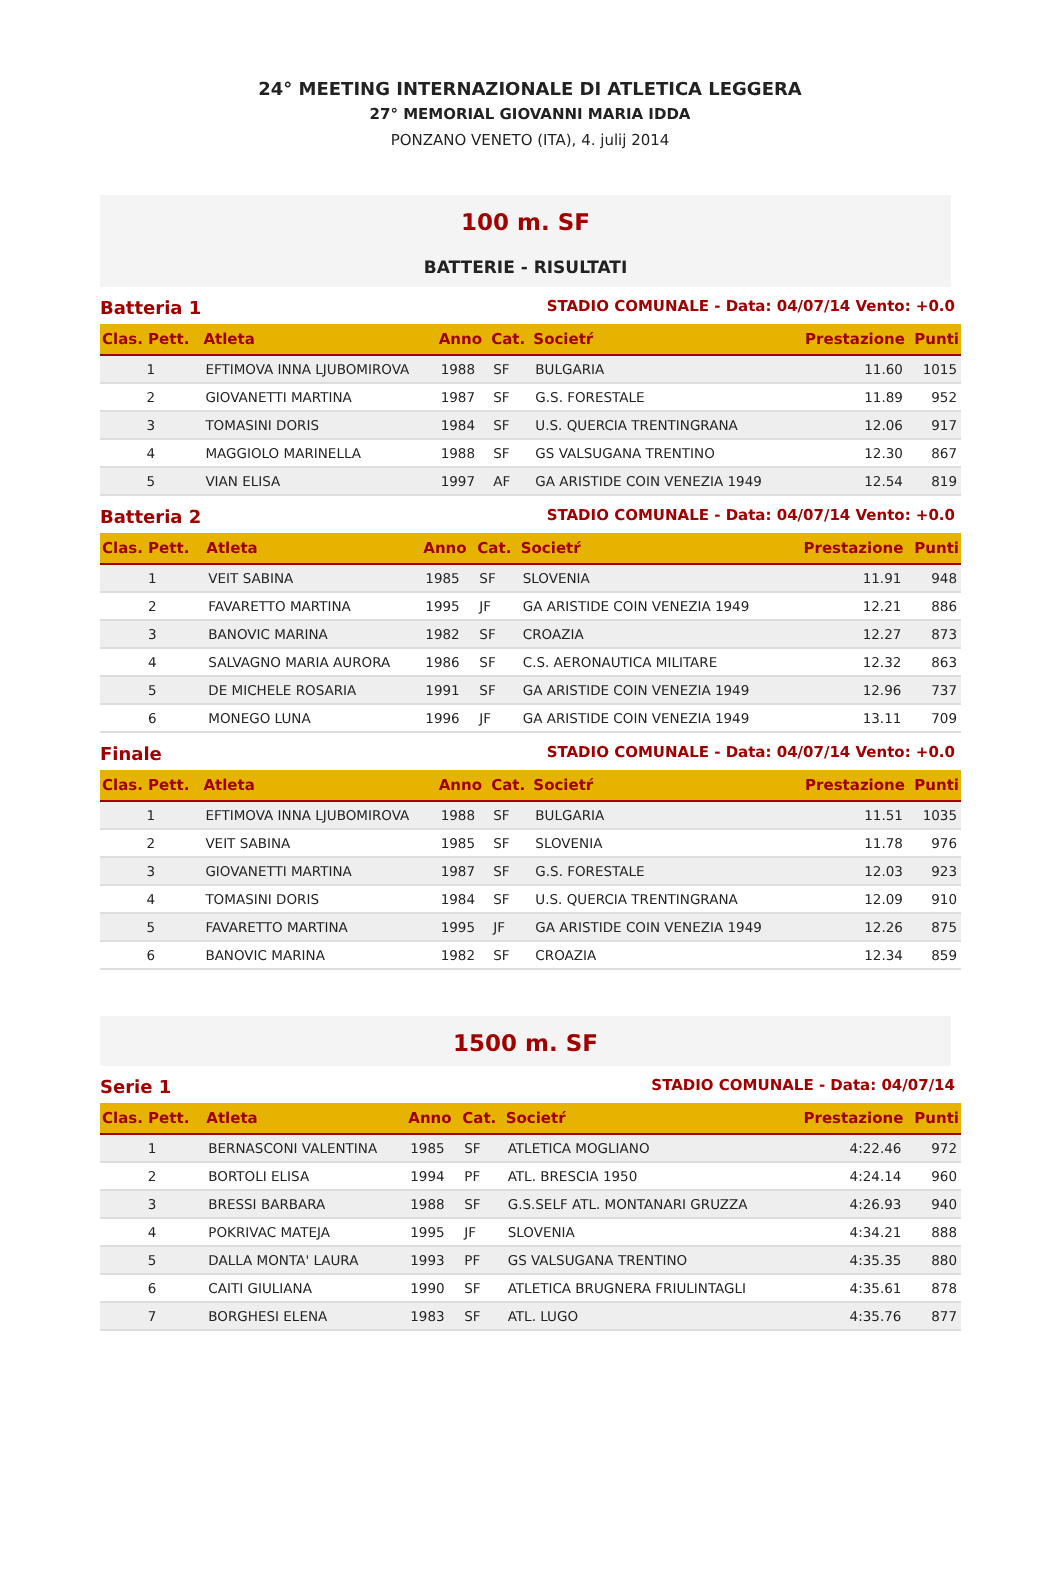24° MEETING INTERNAZIONALE DI ATLETICA LEGGERA
27° MEMORIAL GIOVANNI MARIA IDDA
PONZANO VENETO (ITA), 4. julij 2014
100 m. SF
BATTERIE - RISULTATI
Batteria 1 STADIO COMUNALE - Data: 04/07/14 Vento: +0.0
| Clas. Pett. | Atleta | Anno | Cat. | Societŕ | Prestazione | Punti |
| --- | --- | --- | --- | --- | --- | --- |
| 1 | EFTIMOVA INNA LJUBOMIROVA | 1988 | SF | BULGARIA | 11.60 | 1015 |
| 2 | GIOVANETTI MARTINA | 1987 | SF | G.S. FORESTALE | 11.89 | 952 |
| 3 | TOMASINI DORIS | 1984 | SF | U.S. QUERCIA TRENTINGRANA | 12.06 | 917 |
| 4 | MAGGIOLO MARINELLA | 1988 | SF | GS VALSUGANA TRENTINO | 12.30 | 867 |
| 5 | VIAN ELISA | 1997 | AF | GA ARISTIDE COIN VENEZIA 1949 | 12.54 | 819 |
Batteria 2 STADIO COMUNALE - Data: 04/07/14 Vento: +0.0
| Clas. Pett. | Atleta | Anno | Cat. | Societŕ | Prestazione | Punti |
| --- | --- | --- | --- | --- | --- | --- |
| 1 | VEIT SABINA | 1985 | SF | SLOVENIA | 11.91 | 948 |
| 2 | FAVARETTO MARTINA | 1995 | JF | GA ARISTIDE COIN VENEZIA 1949 | 12.21 | 886 |
| 3 | BANOVIC MARINA | 1982 | SF | CROAZIA | 12.27 | 873 |
| 4 | SALVAGNO MARIA AURORA | 1986 | SF | C.S. AERONAUTICA MILITARE | 12.32 | 863 |
| 5 | DE MICHELE ROSARIA | 1991 | SF | GA ARISTIDE COIN VENEZIA 1949 | 12.96 | 737 |
| 6 | MONEGO LUNA | 1996 | JF | GA ARISTIDE COIN VENEZIA 1949 | 13.11 | 709 |
Finale STADIO COMUNALE - Data: 04/07/14 Vento: +0.0
| Clas. Pett. | Atleta | Anno | Cat. | Societŕ | Prestazione | Punti |
| --- | --- | --- | --- | --- | --- | --- |
| 1 | EFTIMOVA INNA LJUBOMIROVA | 1988 | SF | BULGARIA | 11.51 | 1035 |
| 2 | VEIT SABINA | 1985 | SF | SLOVENIA | 11.78 | 976 |
| 3 | GIOVANETTI MARTINA | 1987 | SF | G.S. FORESTALE | 12.03 | 923 |
| 4 | TOMASINI DORIS | 1984 | SF | U.S. QUERCIA TRENTINGRANA | 12.09 | 910 |
| 5 | FAVARETTO MARTINA | 1995 | JF | GA ARISTIDE COIN VENEZIA 1949 | 12.26 | 875 |
| 6 | BANOVIC MARINA | 1982 | SF | CROAZIA | 12.34 | 859 |
1500 m. SF
Serie 1 STADIO COMUNALE - Data: 04/07/14
| Clas. Pett. | Atleta | Anno | Cat. | Societŕ | Prestazione | Punti |
| --- | --- | --- | --- | --- | --- | --- |
| 1 | BERNASCONI VALENTINA | 1985 | SF | ATLETICA MOGLIANO | 4:22.46 | 972 |
| 2 | BORTOLI ELISA | 1994 | PF | ATL. BRESCIA 1950 | 4:24.14 | 960 |
| 3 | BRESSI BARBARA | 1988 | SF | G.S.SELF ATL. MONTANARI GRUZZA | 4:26.93 | 940 |
| 4 | POKRIVAC MATEJA | 1995 | JF | SLOVENIA | 4:34.21 | 888 |
| 5 | DALLA MONTA' LAURA | 1993 | PF | GS VALSUGANA TRENTINO | 4:35.35 | 880 |
| 6 | CAITI GIULIANA | 1990 | SF | ATLETICA BRUGNERA FRIULINTAGLI | 4:35.61 | 878 |
| 7 | BORGHESI ELENA | 1983 | SF | ATL. LUGO | 4:35.76 | 877 |